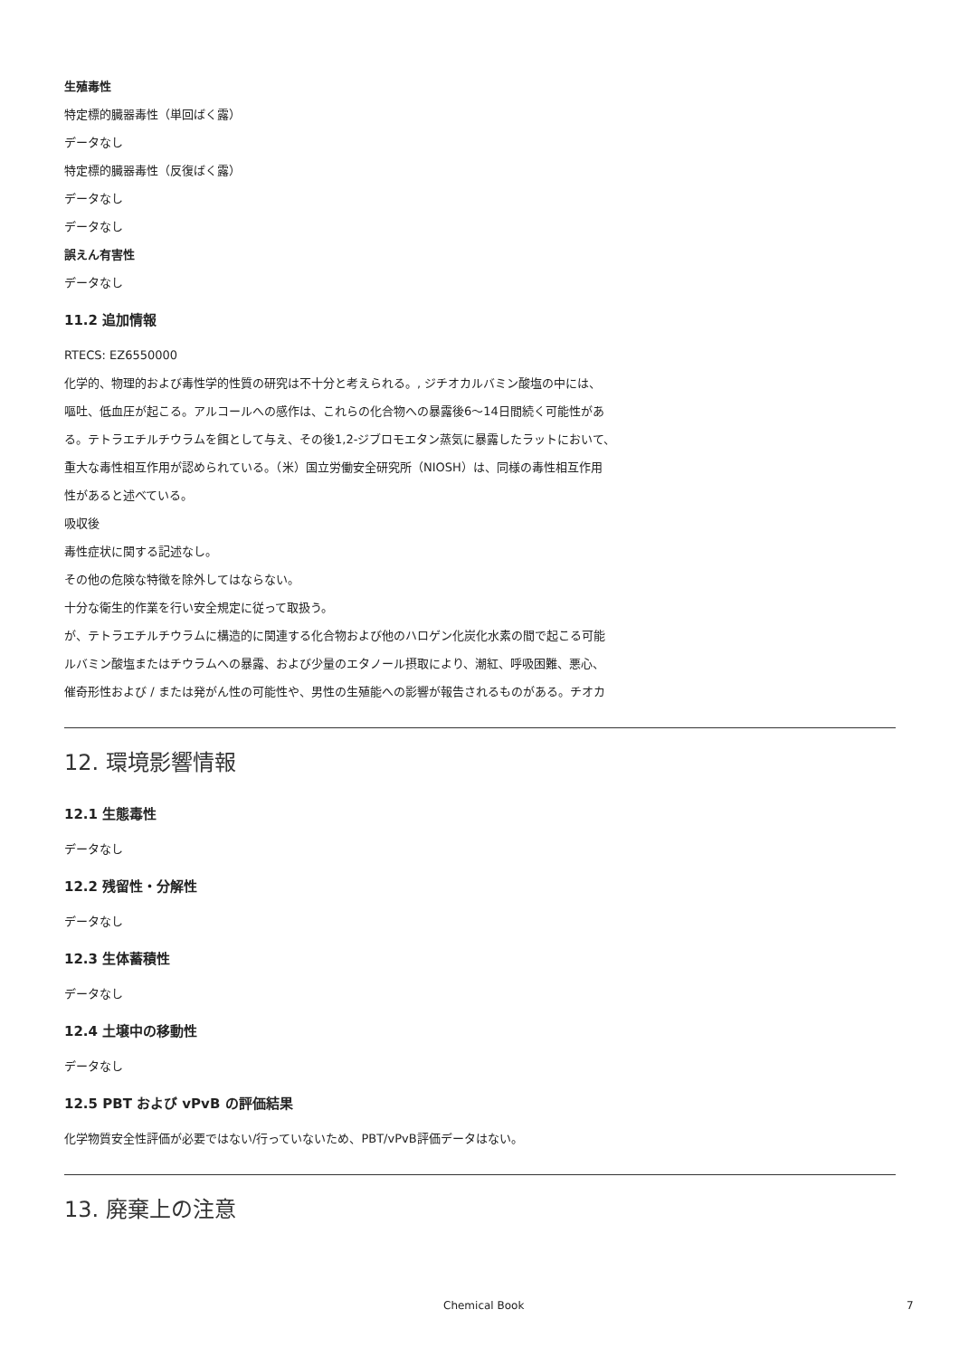生殖毒性
特定標的臓器毒性（単回ばく露）
データなし
特定標的臓器毒性（反復ばく露）
データなし
データなし
誤えん有害性
データなし
11.2 追加情報
RTECS: EZ6550000
化学的、物理的および毒性学的性質の研究は不十分と考えられる。, ジチオカルバミン酸塩の中には、
嘔吐、低血圧が起こる。アルコールへの感作は、これらの化合物への暴露後6～14日間続く可能性があ
る。テトラエチルチウラムを餌として与え、その後1,2-ジブロモエタン蒸気に暴露したラットにおいて、
重大な毒性相互作用が認められている。（米）国立労働安全研究所（NIOSH）は、同様の毒性相互作用
性があると述べている。
吸収後
毒性症状に関する記述なし。
その他の危険な特徴を除外してはならない。
十分な衛生的作業を行い安全規定に従って取扱う。
が、テトラエチルチウラムに構造的に関連する化合物および他のハロゲン化炭化水素の間で起こる可能
ルバミン酸塩またはチウラムへの暴露、および少量のエタノール摂取により、潮紅、呼吸困難、悪心、
催奇形性および / または発がん性の可能性や、男性の生殖能への影響が報告されるものがある。チオカ
12. 環境影響情報
12.1 生態毒性
データなし
12.2 残留性・分解性
データなし
12.3 生体蓄積性
データなし
12.4 土壌中の移動性
データなし
12.5 PBT および vPvB の評価結果
化学物質安全性評価が必要ではない/行っていないため、PBT/vPvB評価データはない。
13. 廃棄上の注意
Chemical Book 7